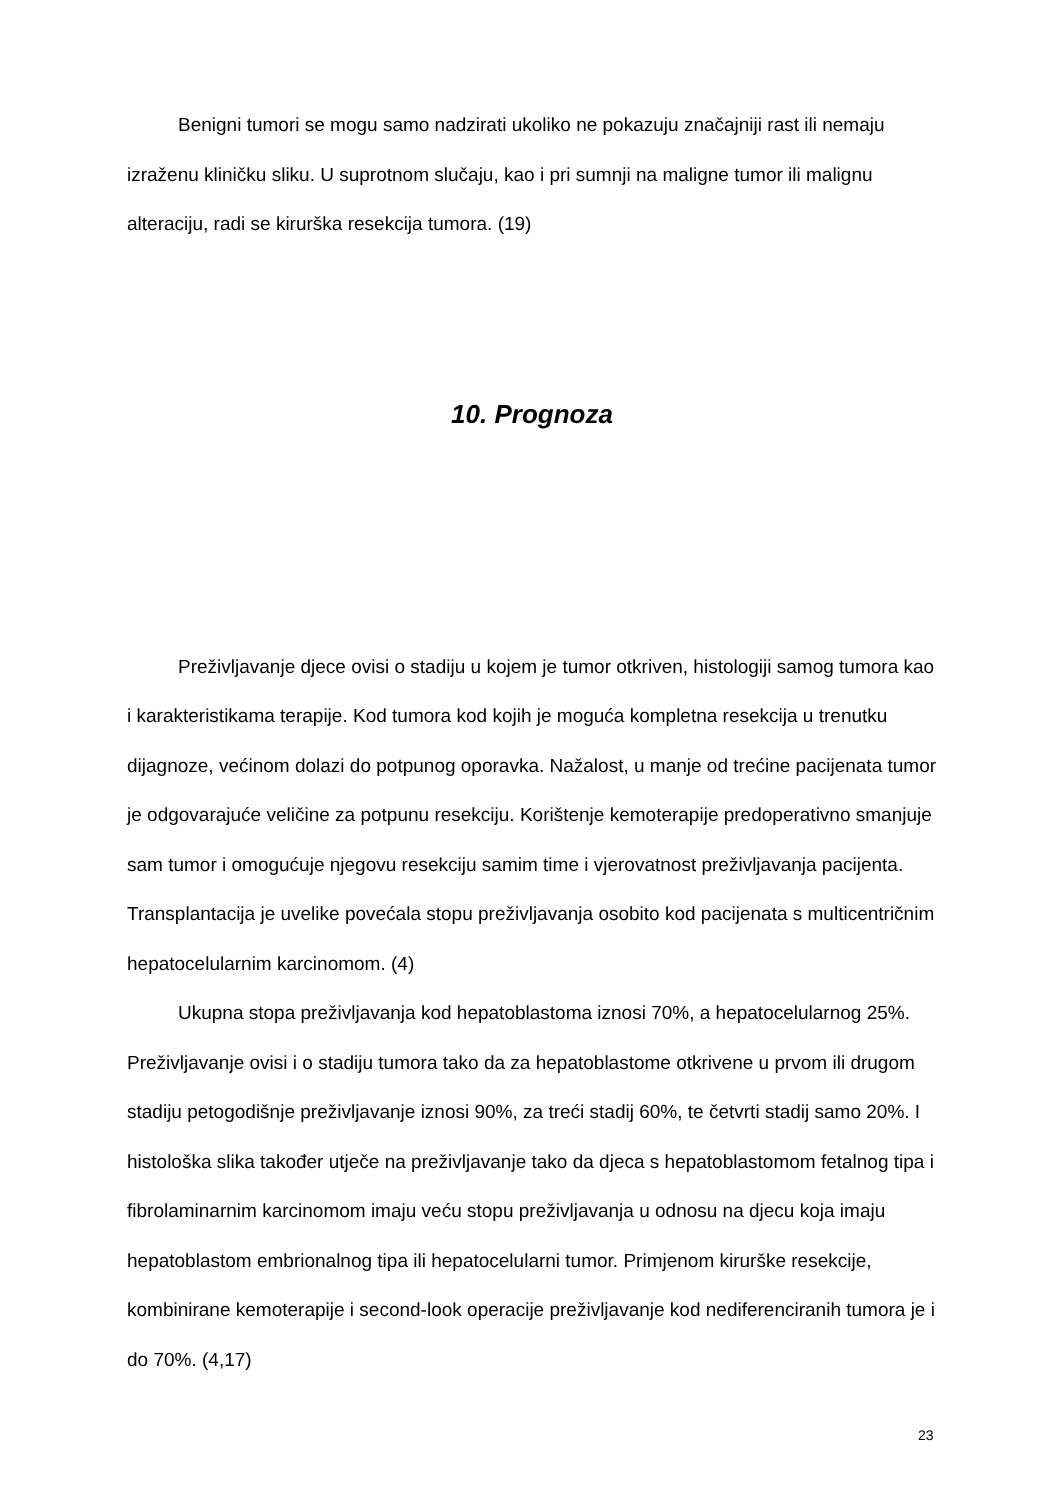Benigni tumori se mogu samo nadzirati ukoliko ne pokazuju značajniji rast ili nemaju izraženu kliničku sliku. U suprotnom slučaju, kao i pri sumnji na maligne tumor ili malignu alteraciju, radi se kirurška resekcija tumora. (19)
10. Prognoza
Preživljavanje djece ovisi o stadiju u kojem je tumor otkriven, histologiji samog tumora kao i karakteristikama terapije. Kod tumora kod kojih je moguća kompletna resekcija u trenutku dijagnoze, većinom dolazi do potpunog oporavka. Nažalost, u manje od trećine pacijenata tumor je odgovarajuće veličine za potpunu resekciju. Korištenje kemoterapije predoperativno smanjuje sam tumor i omogućuje njegovu resekciju samim time i vjerovatnost preživljavanja pacijenta. Transplantacija je uvelike povećala stopu preživljavanja osobito kod pacijenata s multicentričnim hepatocelularnim karcinomom. (4)
Ukupna stopa preživljavanja kod hepatoblastoma iznosi 70%, a hepatocelularnog 25%. Preživljavanje ovisi i o stadiju tumora tako da za hepatoblastome otkrivene u prvom ili drugom stadiju petogodišnje preživljavanje iznosi 90%, za treći stadij 60%, te četvrti stadij samo 20%. I histološka slika također utječe na preživljavanje tako da djeca s hepatoblastomom fetalnog tipa i fibrolaminarnim karcinomom imaju veću stopu preživljavanja u odnosu na djecu koja imaju hepatoblastom embrionalnog tipa ili hepatocelularni tumor. Primjenom kirurške resekcije, kombinirane kemoterapije i second-look operacije preživljavanje kod nediferenciranih tumora je i do 70%. (4,17)
23